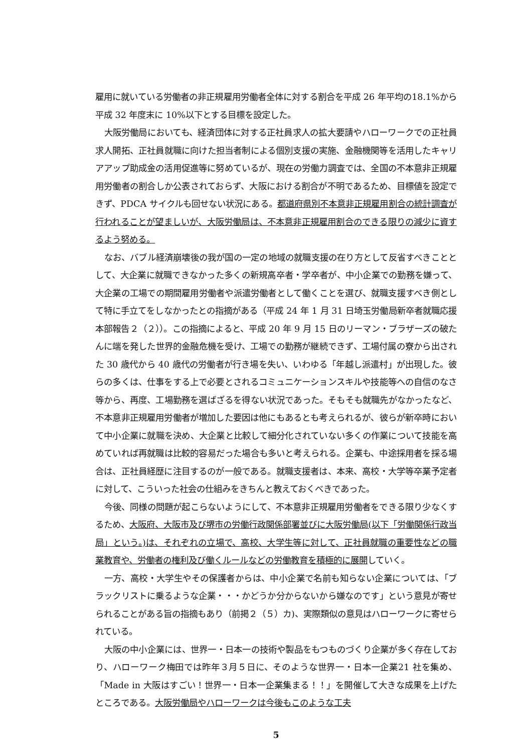雇用に就いている労働者の非正規雇用労働者全体に対する割合を平成 26 年平均の18.1%から平成 32 年度末に 10%以下とする目標を設定した。
大阪労働局においても、経済団体に対する正社員求人の拡大要請やハローワークでの正社員求人開拓、正社員就職に向けた担当者制による個別支援の実施、金融機関等を活用したキャリアアップ助成金の活用促進等に努めているが、現在の労働力調査では、全国の不本意非正規雇用労働者の割合しか公表されておらず、大阪における割合が不明であるため、目標値を設定できず、PDCA サイクルも回せない状況にある。都道府県別不本意非正規雇用割合の統計調査が行われることが望ましいが、大阪労働局は、不本意非正規雇用割合のできる限りの減少に資するよう努める。
なお、バブル経済崩壊後の我が国の一定の地域の就職支援の在り方として反省すべきこととして、大企業に就職できなかった多くの新規高卒者・学卒者が、中小企業での勤務を嫌って、大企業の工場での期間雇用労働者や派遣労働者として働くことを選び、就職支援すべき側として特に手立てをしなかったとの指摘がある（平成 24 年 1 月 31 日埼玉労働局新卒者就職応援本部報告２（２））。この指摘によると、平成 20 年 9 月 15 日のリーマン・ブラザーズの破たんに端を発した世界的金融危機を受け、工場での勤務が継続できず、工場付属の寮から出された 30 歳代から 40 歳代の労働者が行き場を失い、いわゆる「年越し派遣村」が出現した。彼らの多くは、仕事をする上で必要とされるコミュニケーションスキルや技能等への自信のなさ等から、再度、工場勤務を選ばざるを得ない状況であった。そもそも就職先がなかったなど、不本意非正規雇用労働者が増加した要因は他にもあるとも考えられるが、彼らが新卒時において中小企業に就職を決め、大企業と比較して細分化されていない多くの作業について技能を高めていれば再就職は比較的容易だった場合も多いと考えられる。企業も、中途採用者を採る場合は、正社員経歴に注目するのが一般である。就職支援者は、本来、高校・大学等卒業予定者に対して、こういった社会の仕組みをきちんと教えておくべきであった。
今後、同様の問題が起こらないようにして、不本意非正規雇用労働者をできる限り少なくするため、大阪府、大阪市及び堺市の労働行政関係部署並びに大阪労働局(以下「労働関係行政当局」という。)は、それぞれの立場で、高校、大学生等に対して、正社員就職の重要性などの職業教育や、労働者の権利及び働くルールなどの労働教育を積極的に展開していく。
一方、高校・大学生やその保護者からは、中小企業で名前も知らない企業については、「ブラックリストに乗るような企業・・・かどうか分からないから嫌なのです」という意見が寄せられることがある旨の指摘もあり（前掲２（５）カ)、実際類似の意見はハローワークに寄せられている。
大阪の中小企業には、世界一・日本一の技術や製品をもつものづくり企業が多く存在しており、ハローワーク梅田では昨年３月５日に、そのような世界一・日本一企業21 社を集め、「Made in 大阪はすごい！世界一・日本一企業集まる！！」を開催して大きな成果を上げたところである。大阪労働局やハローワークは今後もこのような工夫
5